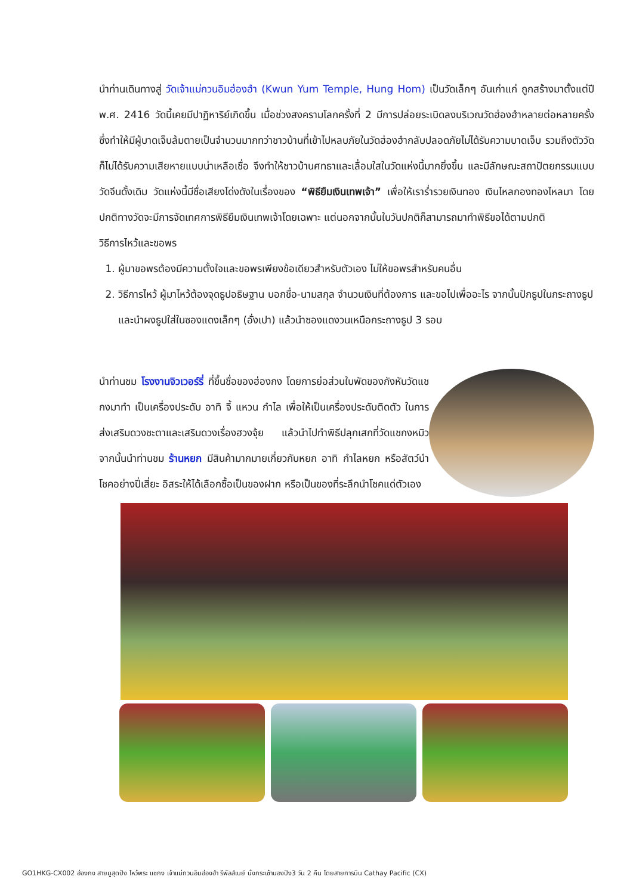นำท่านเดินทางสู่ วัดเจ้าแม่กวนอิมฮ่องฮำ (Kwun Yum Temple, Hung Hom) เป็นวัดเล็กๆ อันเก่าแก่ ถูกสร้างมาตั้งแต่ปี พ.ศ. 2416 วัดนี้เคยมีปาฏิหาริย์เกิดขึ้น เมื่อช่วงสงครามโลกครั้งที่ 2 มีการปล่อยระเบิดลงบริเวณวัดฮ่องฮำหลายต่อหลายครั้ง ซึ่งทำให้มีผู้บาดเจ็บล้มตายเป็นจำนวนมากทว่าชาวบ้านที่เข้าไปหลบภัยในวัดฮ่องฮำกลับปลอดภัยไม่ได้รับความบาดเจ็บ รวมถึงตัววัดก็ไม่ได้รับความเสียหายแบบน่าเหลือเชื่อ จึงทำให้ชาวบ้านศทธาและเลื่อมใสในวัดแห่งนี้มากยิ่งขึ้น และมีลักษณะสถาปัตยกรรมแบบวัดจีนดั้งเดิม วัดแห่งนี้มีชื่อเสียงโด่งดังในเรื่องของ “พิธียืมเงินเทพเจ้า” เพื่อให้เราร่ำรวยเงินทอง เงินไหลกองทองไหลมา โดยปกติทางวัดจะมีการจัดเทศการพิธียืมเงินเทพเจ้าโดยเฉพาะ แต่นอกจากนั้นในวันปกติก็สามารถมาทำพิธีขอได้ตามปกติ
วิธีการไหว้และขอพร
1. ผู้มาขอพรต้องมีความตั้งใจและขอพรเพียงข้อเดียวสำหรับตัวเอง ไม่ให้ขอพรสำหรับคนอื่น
2. วิธีการไหว้ ผู้มาไหว้ต้องจุดธูปอธิษฐาน บอกชื่อ-นามสกุล จำนวนเงินที่ต้องการ และขอไปเพื่ออะไร จากนั้นปักธูปในกระถางธูป และนำผงธูปใส่ในซองแดงเล็กๆ (อั่งเปา) แล้วนำซองแดงวนเหนือกระถางธูป 3 รอบ
นำท่านชม โรงงานจิวเวอร์รี่ ที่ขึ้นชื่อของฮ่องกง โดยการย่อส่วนใบพัดของกังหันวัดแชกงมาทำ เป็นเครื่องประดับ อาทิ จี้ แหวน กำไล เพื่อให้เป็นเครื่องประดับติดตัว ในการส่งเสริมดวงชะตาและเสริมดวงเรื่องฮวงจุ้ย แล้วนำไปทำพิธีปลุกเสกที่วัดแชกงหมิว จากนั้นนำท่านชม ร้านหยก มีสินค้ามากมายเกี่ยวกับหยก อาทิ กำไลหยก หรือสัตว์นำโชคอย่างปี่เสี่ยะ อิสระให้ได้เลือกซื้อเป็นของฝาก หรือเป็นของที่ระลึกนำโชคแด่ตัวเอง
GO1HKG-CX002 ฮ่องกง สายมูสุดปัง ไหว้พระ แชกง เจ้าแม่กวนอิมฮ่องฮำ รีพัลส์เบย์ นั่งกระเช้านองปิง3 วัน 2 คืน โดยสายการบิน Cathay Pacific (CX)